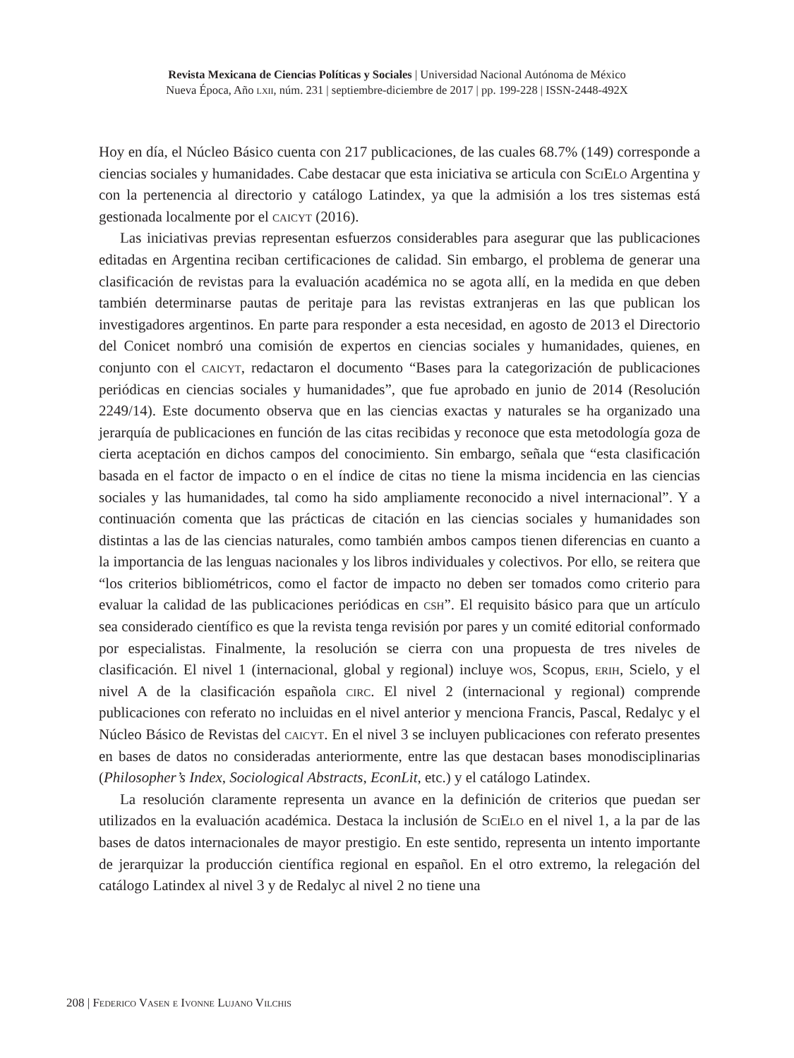Revista Mexicana de Ciencias Políticas y Sociales | Universidad Nacional Autónoma de México
Nueva Época, Año lxii, núm. 231 | septiembre-diciembre de 2017 | pp. 199-228 | ISSN-2448-492X
Hoy en día, el Núcleo Básico cuenta con 217 publicaciones, de las cuales 68.7% (149) corresponde a ciencias sociales y humanidades. Cabe destacar que esta iniciativa se articula con Sci Elo Argentina y con la pertenencia al directorio y catálogo Latindex, ya que la admisión a los tres sistemas está gestionada localmente por el caicyt (2016).
Las iniciativas previas representan esfuerzos considerables para asegurar que las publicaciones editadas en Argentina reciban certificaciones de calidad. Sin embargo, el problema de generar una clasificación de revistas para la evaluación académica no se agota allí, en la medida en que deben también determinarse pautas de peritaje para las revistas extranjeras en las que publican los investigadores argentinos. En parte para responder a esta necesidad, en agosto de 2013 el Directorio del Conicet nombró una comisión de expertos en ciencias sociales y humanidades, quienes, en conjunto con el caicyt, redactaron el documento “Bases para la categorización de publicaciones periódicas en ciencias sociales y humanidades”, que fue aprobado en junio de 2014 (Resolución 2249/14). Este documento observa que en las ciencias exactas y naturales se ha organizado una jerarquía de publicaciones en función de las citas recibidas y reconoce que esta metodología goza de cierta aceptación en dichos campos del conocimiento. Sin embargo, señala que “esta clasificación basada en el factor de impacto o en el índice de citas no tiene la misma incidencia en las ciencias sociales y las humanidades, tal como ha sido ampliamente reconocido a nivel internacional”. Y a continuación comenta que las prácticas de citación en las ciencias sociales y humanidades son distintas a las de las ciencias naturales, como también ambos campos tienen diferencias en cuanto a la importancia de las lenguas nacionales y los libros individuales y colectivos. Por ello, se reitera que “los criterios bibliométricos, como el factor de impacto no deben ser tomados como criterio para evaluar la calidad de las publicaciones periódicas en csh”. El requisito básico para que un artículo sea considerado científico es que la revista tenga revisión por pares y un comité editorial conformado por especialistas. Finalmente, la resolución se cierra con una propuesta de tres niveles de clasificación. El nivel 1 (internacional, global y regional) incluye wos, Scopus, erih, Scielo, y el nivel A de la clasificación española circ. El nivel 2 (internacional y regional) comprende publicaciones con referato no incluidas en el nivel anterior y menciona Francis, Pascal, Redalyc y el Núcleo Básico de Revistas del caicyt. En el nivel 3 se incluyen publicaciones con referato presentes en bases de datos no consideradas anteriormente, entre las que destacan bases monodisciplinarias (Philosopher’s Index, Sociological Abstracts, EconLit, etc.) y el catálogo Latindex.
La resolución claramente representa un avance en la definición de criterios que puedan ser utilizados en la evaluación académica. Destaca la inclusión de Sci Elo en el nivel 1, a la par de las bases de datos internacionales de mayor prestigio. En este sentido, representa un intento importante de jerarquizar la producción científica regional en español. En el otro extremo, la relegación del catálogo Latindex al nivel 3 y de Redalyc al nivel 2 no tiene una
208 | Federico Vasen e Ivonne Lujano Vilchis